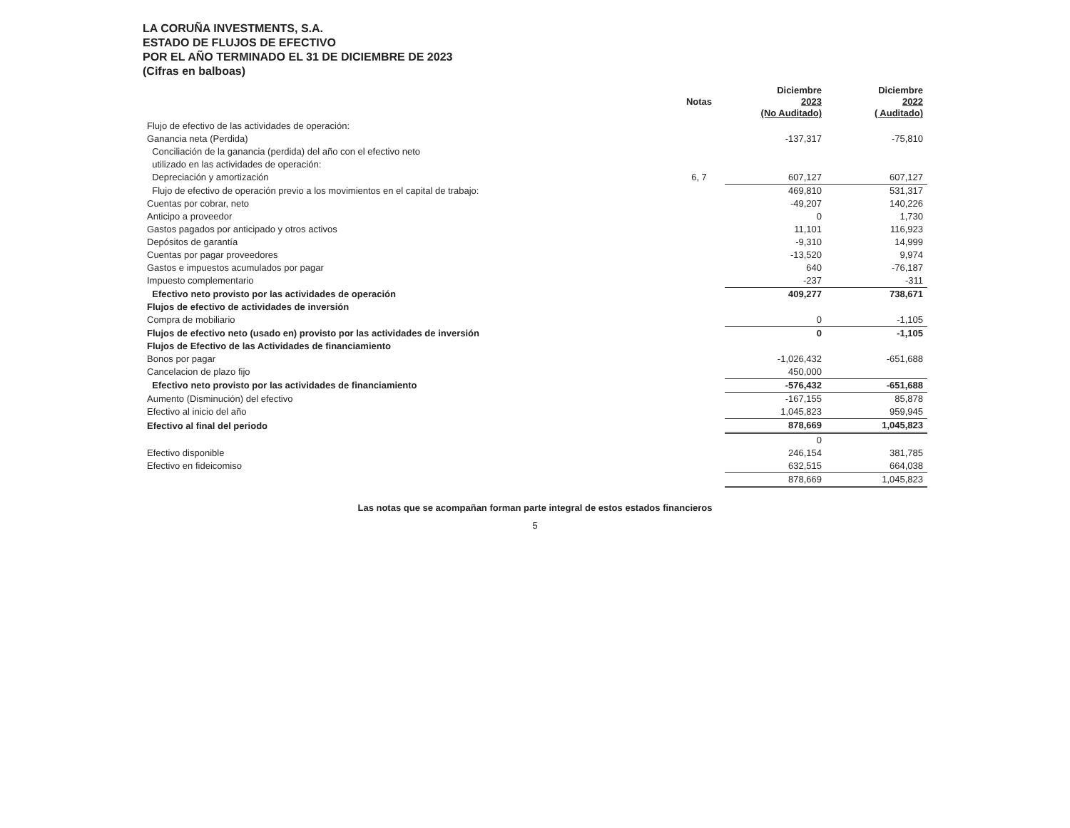LA CORUÑA INVESTMENTS, S.A.
ESTADO DE FLUJOS DE EFECTIVO
POR EL AÑO TERMINADO EL 31 DE DICIEMBRE DE 2023
(Cifras en balboas)
| | Notas | Diciembre 2023 (No Auditado) | Diciembre 2022 ( Auditado) |
| --- | --- | --- | --- |
| Flujo de efectivo de las actividades de operación: | | | |
| Ganancia neta (Perdida) | | -137,317 | -75,810 |
| Conciliación de la ganancia (perdida) del año con el efectivo neto | | | |
| utilizado en las actividades de operación: | | | |
| Depreciación y amortización | 6, 7 | 607,127 | 607,127 |
| Flujo de efectivo de operación previo a los movimientos en el capital de trabajo: | | 469,810 | 531,317 |
| Cuentas por cobrar, neto | | -49,207 | 140,226 |
| Anticipo a proveedor | | 0 | 1,730 |
| Gastos pagados por anticipado y otros activos | | 11,101 | 116,923 |
| Depósitos de garantía | | -9,310 | 14,999 |
| Cuentas por pagar proveedores | | -13,520 | 9,974 |
| Gastos e impuestos acumulados por pagar | | 640 | -76,187 |
| Impuesto complementario | | -237 | -311 |
| Efectivo neto provisto por las actividades de operación | | 409,277 | 738,671 |
| Flujos de efectivo de actividades de inversión | | | |
| Compra de mobiliario | | 0 | -1,105 |
| Flujos de efectivo neto (usado en) provisto por las actividades de inversión | | 0 | -1,105 |
| Flujos de Efectivo de las Actividades de financiamiento | | | |
| Bonos por pagar | | -1,026,432 | -651,688 |
| Cancelacion de plazo fijo | | 450,000 | |
| Efectivo neto provisto por las actividades de financiamiento | | -576,432 | -651,688 |
| Aumento (Disminución) del efectivo | | -167,155 | 85,878 |
| Efectivo al inicio del año | | 1,045,823 | 959,945 |
| Efectivo al final del periodo | | 878,669 | 1,045,823 |
| | | 0 | |
| Efectivo disponible | | 246,154 | 381,785 |
| Efectivo en fideicomiso | | 632,515 | 664,038 |
| | | 878,669 | 1,045,823 |
Las notas que se acompañan forman parte integral de estos estados financieros
5